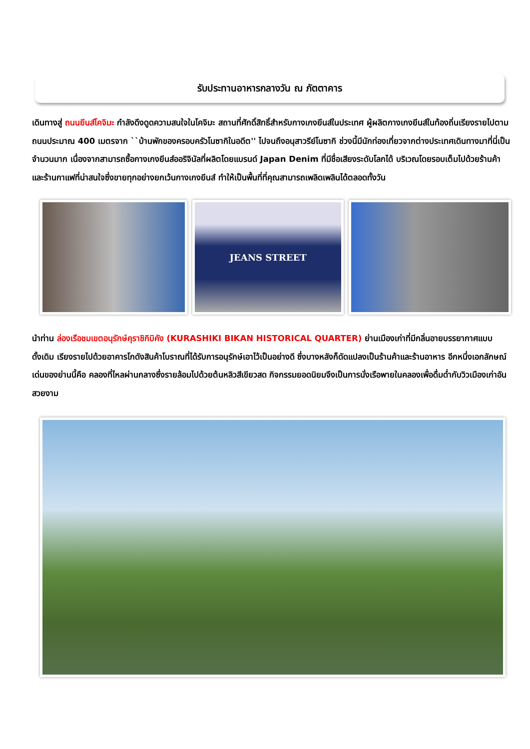รับประทานอาหารกลางวัน ณ ภัตตาคาร
เดินทางสู่ ถนนยีนส์โคจิมะ กำลังดึงดูดความสนใจในโคจิมะ สถานที่ศักดิ์สิทธิ์สำหรับกางเกงยีนส์ในประเทศ ผู้ผลิตกางเกงยีนส์ในท้องถิ่นเรียงรายไปตามถนนประมาณ 400 เมตรจาก ``บ้านพักของครอบครัวโนซากิในอดีต'' ไปจนถึงอนุสาวรีย์โนซากิ ช่วงนี้มีนักท่องเที่ยวจากต่างประเทศเดินทางมาที่นี่เป็นจำนวนมาก เนื่องจากสามารถซื้อกางเกงยีนส์ออริจินัลที่ผลิตโดยแบรนด์ Japan Denim ที่มีชื่อเสียงระดับโลกได้ บริเวณโดยรอบเต็มไปด้วยร้านค้าและร้านกาแฟที่น่าสนใจซึ่งขายทุกอย่างยกเว้นกางเกงยีนส์ ทำให้เป็นพื้นที่ที่คุณสามารถเพลิดเพลินได้ตลอดทั้งวัน
JEANS STREET
นำท่าน ล่องเรือชมเขตอนุรักษ์คุราชิกิบิคัง (KURASHIKI BIKAN HISTORICAL QUARTER) ย่านเมืองเก่าที่มีกลิ่นอายบรรยากาศแบบดั้งเดิม เรียงรายไปด้วยอาคารโกดังสินค้าโบราณที่ได้รับการอนุรักษ์เอาไว้เป็นอย่างดี ซึ่งบางหลังก็ดัดแปลงเป็นร้านค้าและร้านอาหาร อีกหนึ่งเอกลักษณ์เด่นของย่านนี้คือ คลองที่ไหลผ่านกลางซึ่งรายล้อมไปด้วยต้นหลิวสีเขียวสด กิจกรรมยอดนิยมจึงเป็นการนั่งเรือพายในคลองเพื่อดื่มด่ำกับวิวเมืองเก่าอันสวยงาม